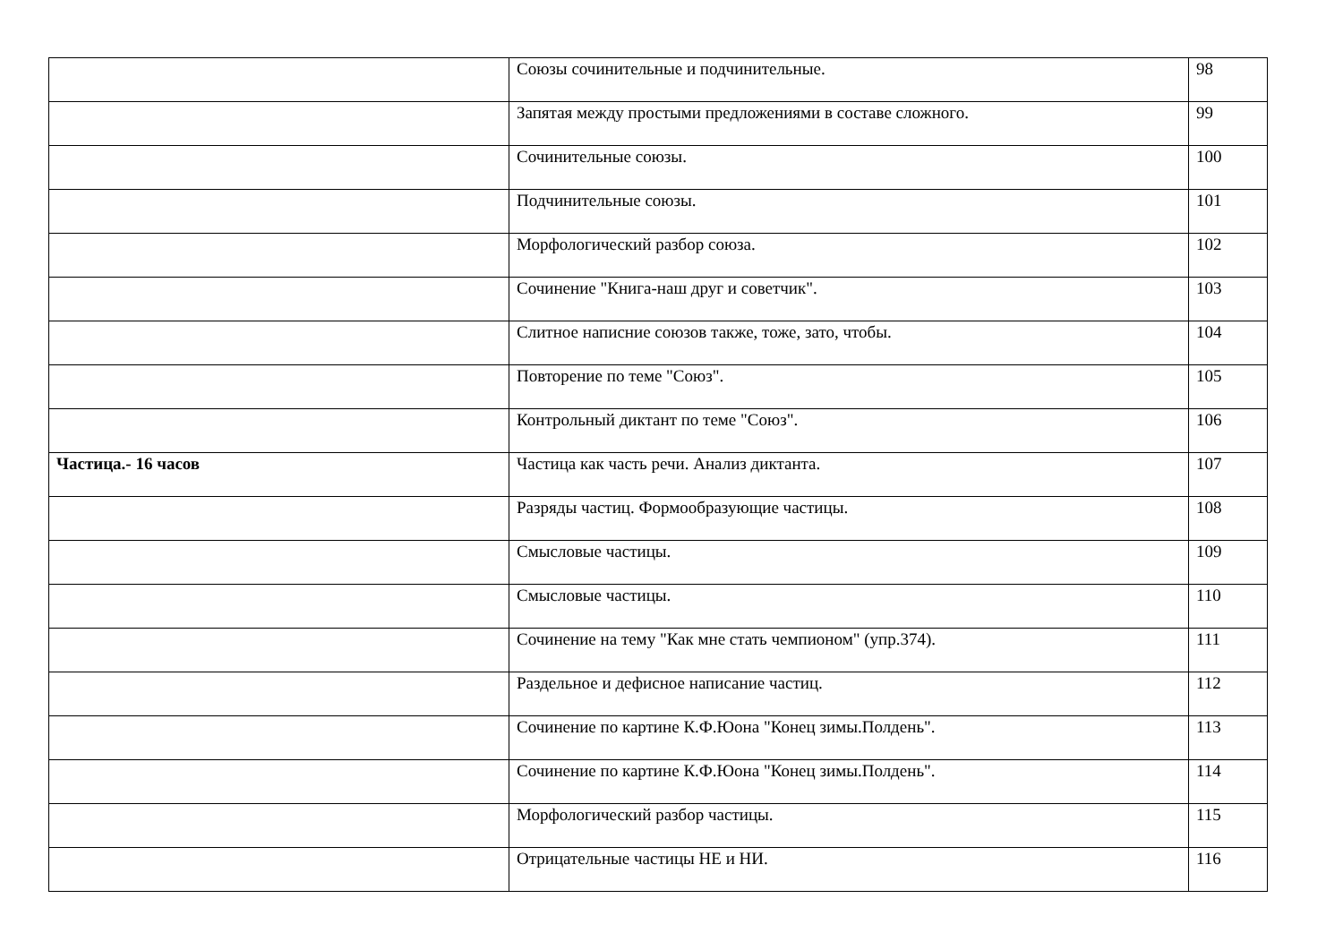| | Союзы сочинительные и подчинительные. | 98 |
| | Запятая между простыми предложениями в составе сложного. | 99 |
| | Сочинительные союзы. | 100 |
| | Подчинительные союзы. | 101 |
| | Морфологический разбор союза. | 102 |
| | Сочинение "Книга-наш друг и советчик". | 103 |
| | Слитное написние союзов также, тоже, зато, чтобы. | 104 |
| | Повторение по теме "Союз". | 105 |
| | Контрольный диктант по теме "Союз". | 106 |
| Частица.- 16 часов | Частица как часть речи. Анализ диктанта. | 107 |
| | Разряды частиц. Формообразующие частицы. | 108 |
| | Смысловые частицы. | 109 |
| | Смысловые частицы. | 110 |
| | Сочинение на тему "Как мне стать чемпионом" (упр.374). | 111 |
| | Раздельное и дефисное написание частиц. | 112 |
| | Сочинение по картине К.Ф.Юона "Конец зимы.Полдень". | 113 |
| | Сочинение по картине К.Ф.Юона "Конец зимы.Полдень". | 114 |
| | Морфологический разбор частицы. | 115 |
| | Отрицательные частицы НЕ и НИ. | 116 |